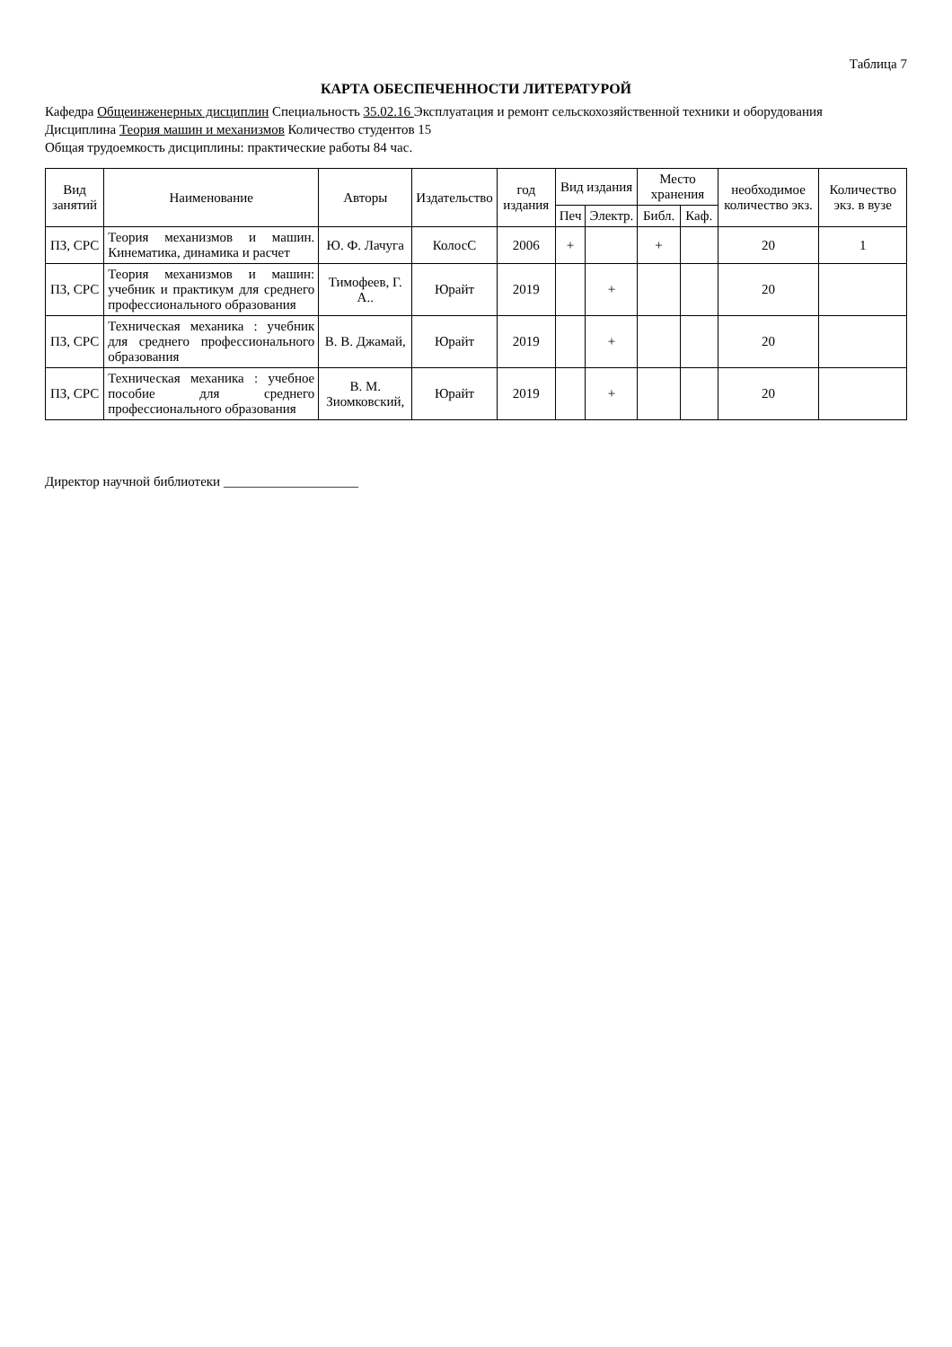Таблица 7
КАРТА ОБЕСПЕЧЕННОСТИ ЛИТЕРАТУРОЙ
Кафедра Общеинженерных дисциплин Специальность 35.02.16 Эксплуатация и ремонт сельскохозяйственной техники и оборудования
Дисциплина Теория машин и механизмов Количество студентов 15
Общая трудоемкость дисциплины: практические работы 84 час.
| Вид занятий | Наименование | Авторы | Издательство | год издания | Вид издания | | Место хранения | | необходимое количество экз. | Количество экз. в вузе |
| --- | --- | --- | --- | --- | --- | --- | --- | --- | --- | --- |
| | | | | | Печ | Электр. | Библ. | Каф. | | |
| ПЗ, СРС | Теория механизмов и машин. Кинематика, динамика и расчет | Ю. Ф. Лачуга | КолосС | 2006 | + | | + | | 20 | 1 |
| ПЗ, СРС | Теория механизмов и машин: учебник и практикум для среднего профессионального образования | Тимофеев, Г. А.. | Юрайт | 2019 | | + | | | 20 | |
| ПЗ, СРС | Техническая механика : учебник для среднего профессионального образования | В. В. Джамай, | Юрайт | 2019 | | + | | | 20 | |
| ПЗ, СРС | Техническая механика : учебное пособие для среднего профессионального образования | В. М. Зиомковский, | Юрайт | 2019 | | + | | | 20 | |
Директор научной библиотеки ____________________